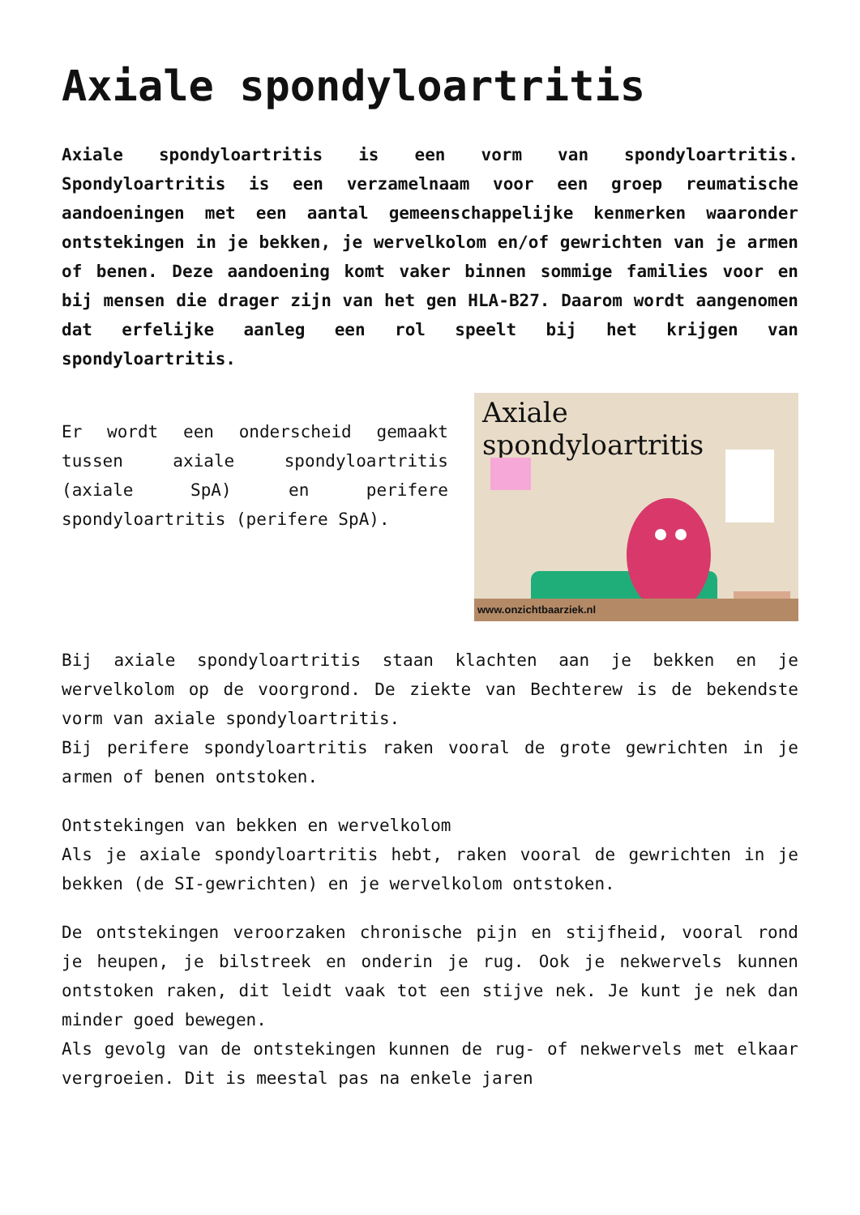Axiale spondyloartritis
Axiale spondyloartritis is een vorm van spondyloartritis. Spondyloartritis is een verzamelnaam voor een groep reumatische aandoeningen met een aantal gemeenschappelijke kenmerken waaronder ontstekingen in je bekken, je wervelkolom en/of gewrichten van je armen of benen. Deze aandoening komt vaker binnen sommige families voor en bij mensen die drager zijn van het gen HLA-B27. Daarom wordt aangenomen dat erfelijke aanleg een rol speelt bij het krijgen van spondyloartritis.
Er wordt een onderscheid gemaakt tussen axiale spondyloartritis (axiale SpA) en perifere spondyloartritis (perifere SpA).
Axiale spondyloartritis
www.onzichtbaarziek.nl
Bij axiale spondyloartritis staan klachten aan je bekken en je wervelkolom op de voorgrond. De ziekte van Bechterew is de bekendste vorm van axiale spondyloartritis.
Bij perifere spondyloartritis raken vooral de grote gewrichten in je armen of benen ontstoken.
Ontstekingen van bekken en wervelkolom
Als je axiale spondyloartritis hebt, raken vooral de gewrichten in je bekken (de SI-gewrichten) en je wervelkolom ontstoken.
De ontstekingen veroorzaken chronische pijn en stijfheid, vooral rond je heupen, je bilstreek en onderin je rug. Ook je nekwervels kunnen ontstoken raken, dit leidt vaak tot een stijve nek. Je kunt je nek dan minder goed bewegen.
Als gevolg van de ontstekingen kunnen de rug- of nekwervels met elkaar vergroeien. Dit is meestal pas na enkele jaren